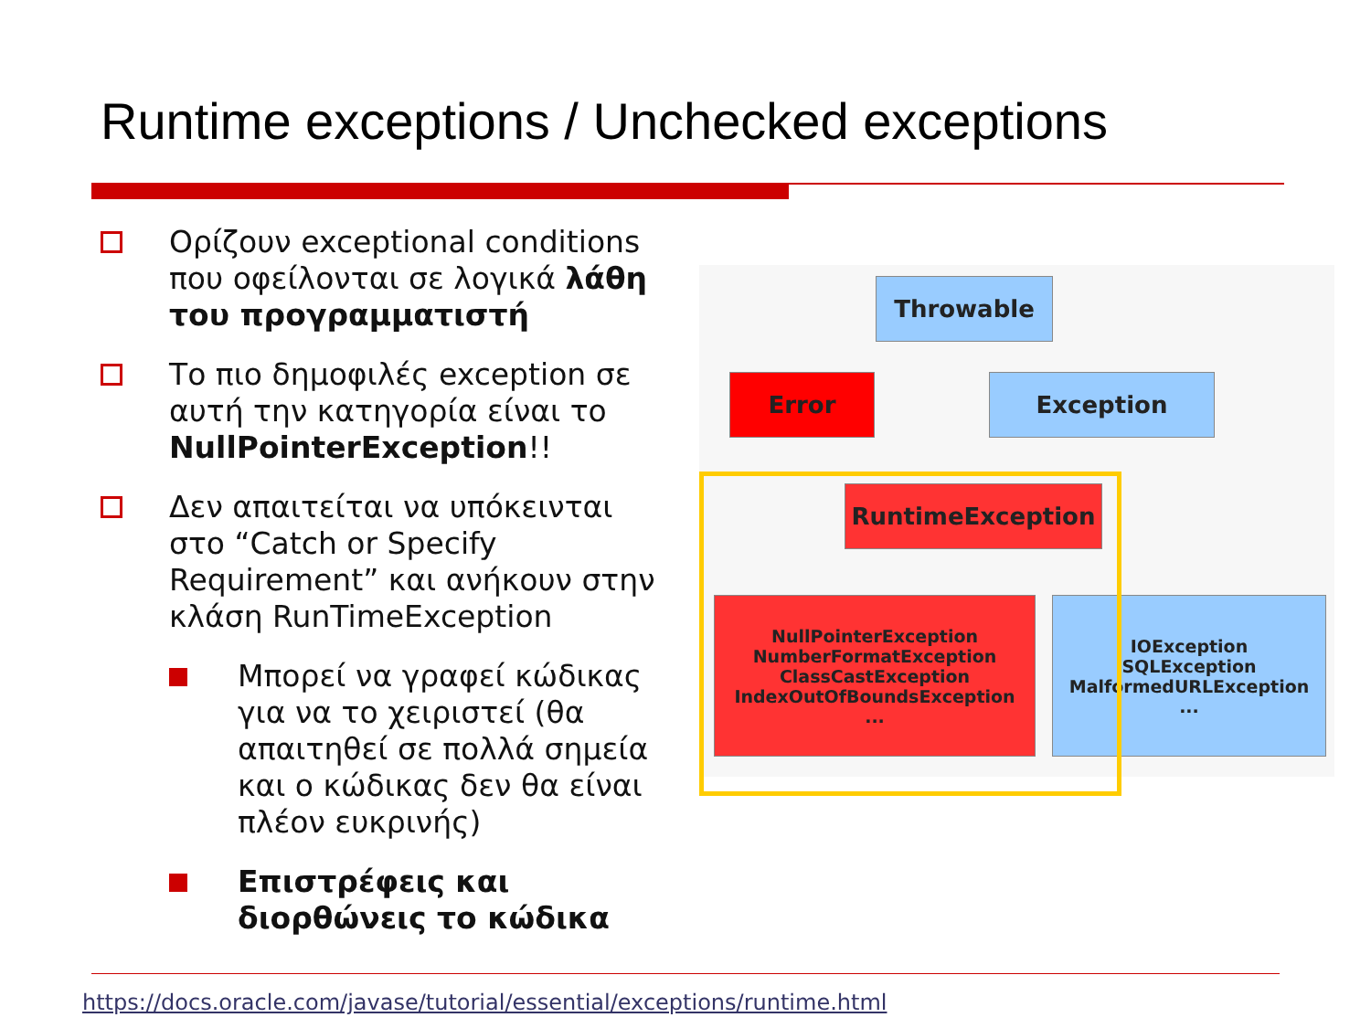Runtime exceptions / Unchecked exceptions
Ορίζουν exceptional conditions που οφείλονται σε λογικά λάθη του προγραμματιστή
Το πιο δημοφιλές exception σε αυτή την κατηγορία είναι το NullPointerException!!
Δεν απαιτείται να υπόκεινται στο “Catch or Specify Requirement” και ανήκουν στην κλάση RunTimeException
Μπορεί να γραφεί κώδικας για να το χειριστεί (θα απαιτηθεί σε πολλά σημεία και ο κώδικας δεν θα είναι πλέον ευκρινής)
Επιστρέφεις και διορθώνεις το κώδικα
Throwable
Error Exception
RuntimeException
NullPointerException
NumberFormatException
ClassCastException
IndexOutOfBoundsException
...
IOException
SQLException
MalformedURLException
...
https://docs.oracle.com/javase/tutorial/essential/exceptions/runtime.html